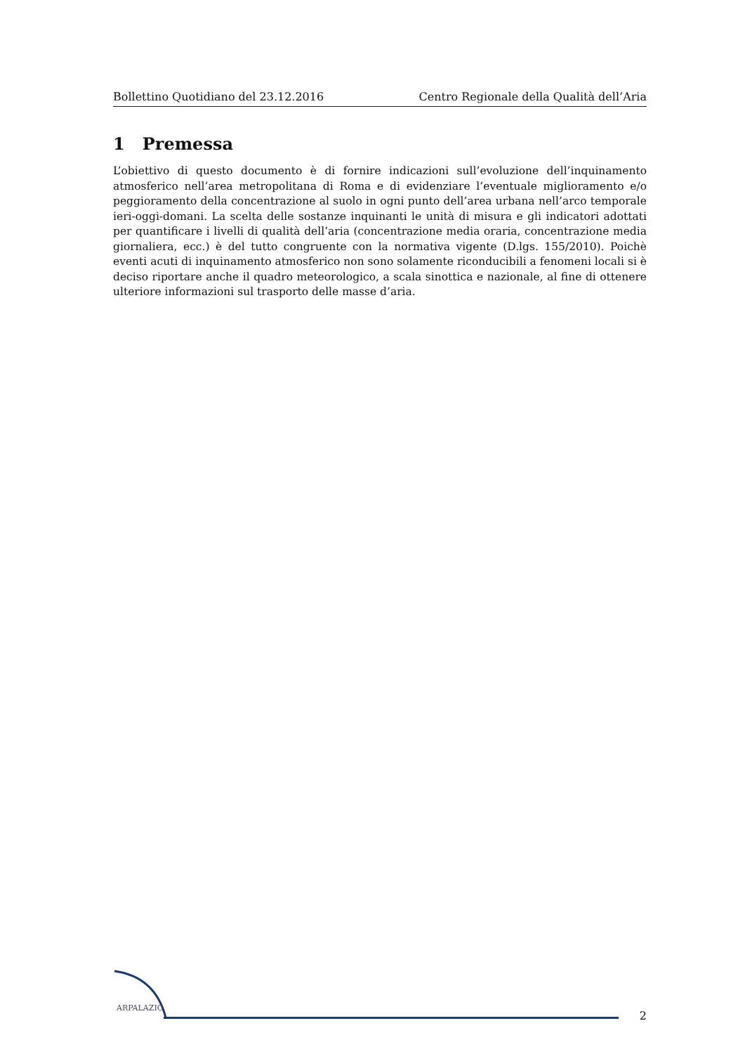Bollettino Quotidiano del 23.12.2016 Centro Regionale della Qualità dell’Aria
1 Premessa
L’obiettivo di questo documento è di fornire indicazioni sull’evoluzione dell’inquinamento atmosferico nell’area metropolitana di Roma e di evidenziare l’eventuale miglioramento e/o peggioramento della concentrazione al suolo in ogni punto dell’area urbana nell’arco temporale ieri-oggi-domani. La scelta delle sostanze inquinanti le unità di misura e gli indicatori adottati per quantificare i livelli di qualità dell’aria (concentrazione media oraria, concentrazione media giornaliera, ecc.) è del tutto congruente con la normativa vigente (D.lgs. 155/2010). Poichè eventi acuti di inquinamento atmosferico non sono solamente riconducibili a fenomeni locali si è deciso riportare anche il quadro meteorologico, a scala sinottica e nazionale, al fine di ottenere ulteriore informazioni sul trasporto delle masse d’aria.
ARPALAZIO
2